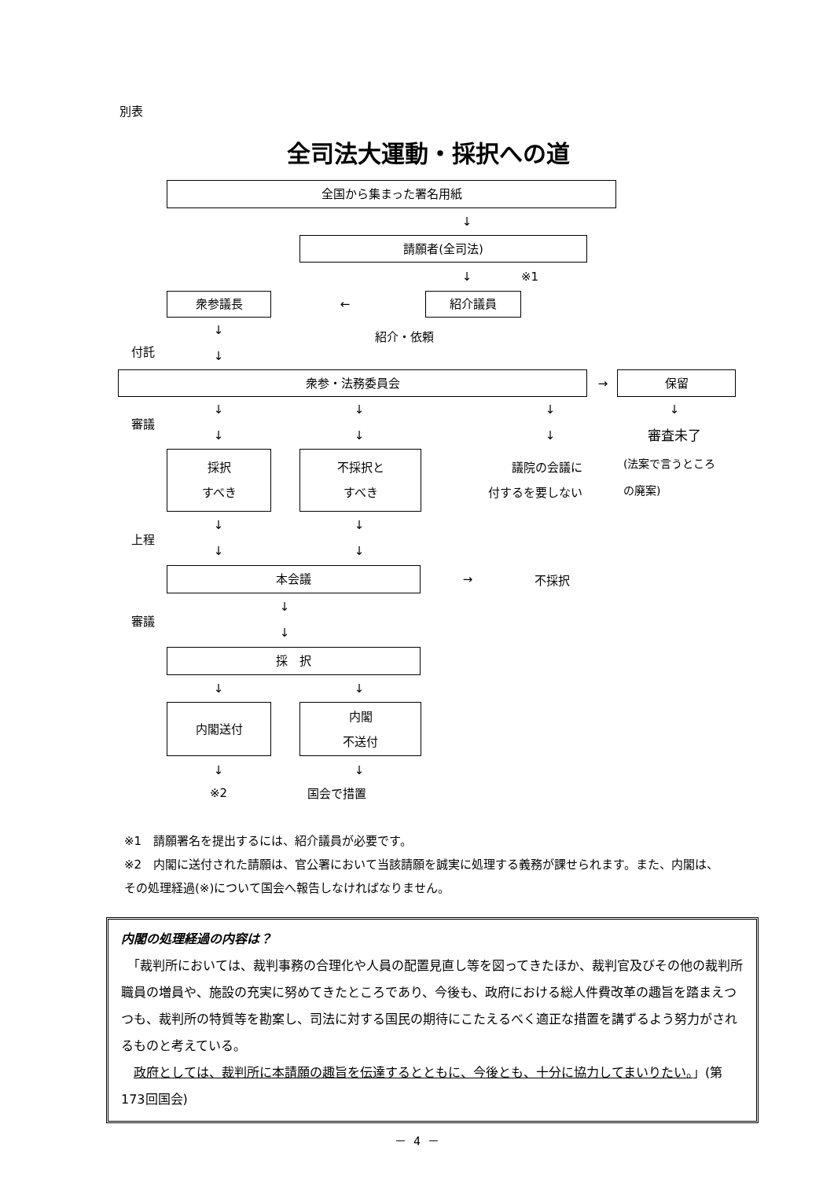別表
全司法大運動・採択への道
全国から集まった署名用紙
↓
請願者(全司法)
↓ ※1
衆参議長
←
紹介議員
付託
↓
↓
紹介・依頼
衆参・法務委員会
→
保留
審議
↓
↓
↓
↓
↓
↓
↓
審査未了
採択
すべき
不採択と
すべき
議院の会議に
付するを要しない
(法案で言うところ
の廃案)
上程
↓
↓
↓
↓
本会議
→ 不採択
審議
↓
↓
採　択
↓ ↓
内閣送付
内閣
不送付
↓ ↓
※2 国会で措置
※1　請願署名を提出するには、紹介議員が必要です。
※2　内閣に送付された請願は、官公署において当該請願を誠実に処理する義務が課せられます。また、内閣は、その処理経過(※)について国会へ報告しなければなりません。
内閣の処理経過の内容は？
　「裁判所においては、裁判事務の合理化や人員の配置見直し等を図ってきたほか、裁判官及びその他の裁判所職員の増員や、施設の充実に努めてきたところであり、今後も、政府における総人件費改革の趣旨を踏まえつつも、裁判所の特質等を勘案し、司法に対する国民の期待にこたえるべく適正な措置を講ずるよう努力がされるものと考えている。
　政府としては、裁判所に本請願の趣旨を伝達するとともに、今後とも、十分に協力してまいりたい。」(第173回国会)
－ 4 －